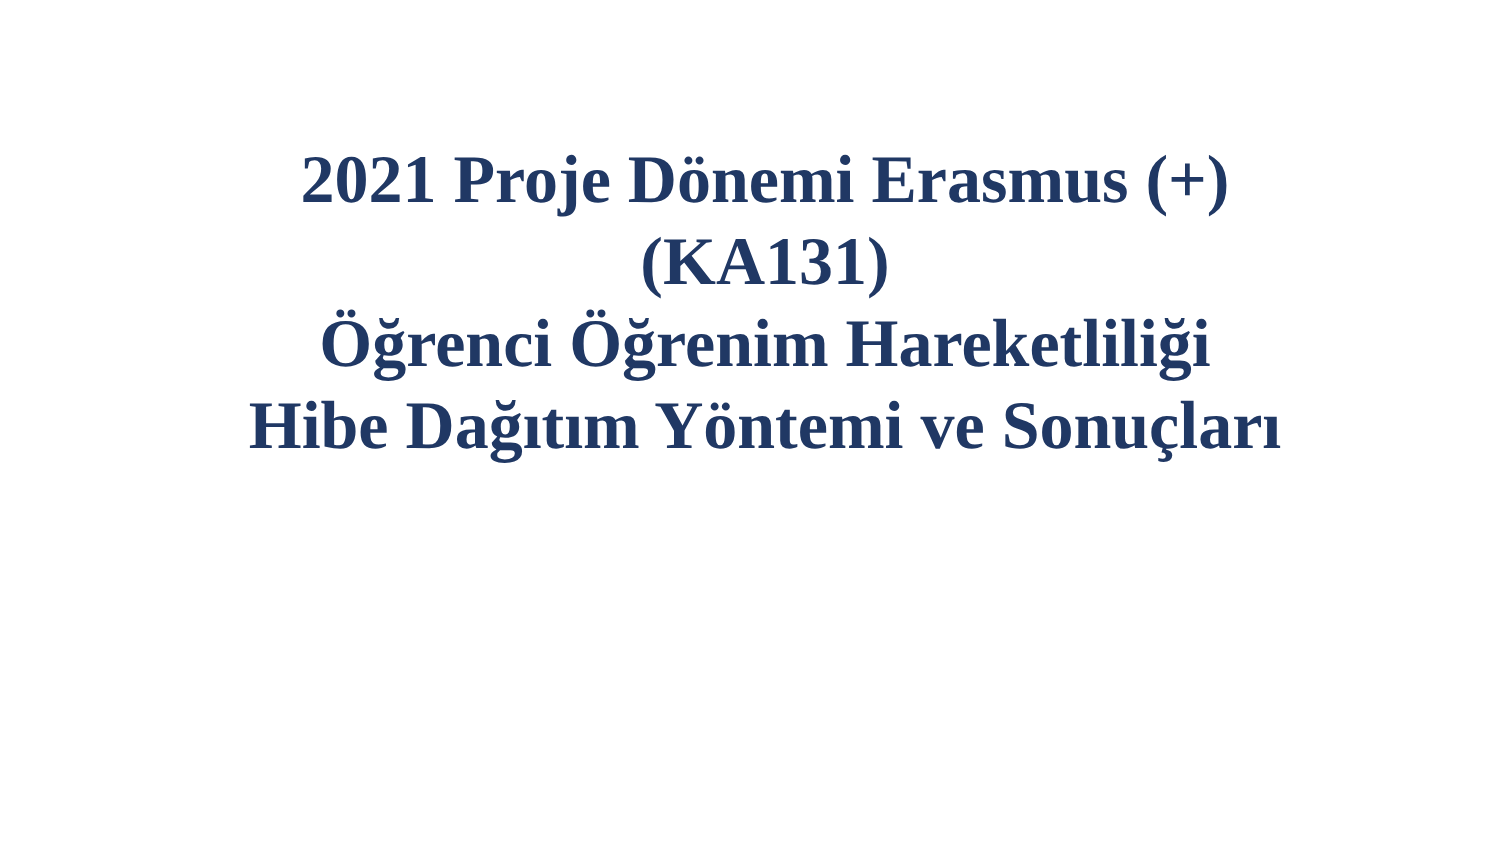2021 Proje Dönemi Erasmus (+)
(KA131)
Öğrenci Öğrenim Hareketliliği
Hibe Dağıtım Yöntemi ve Sonuçları